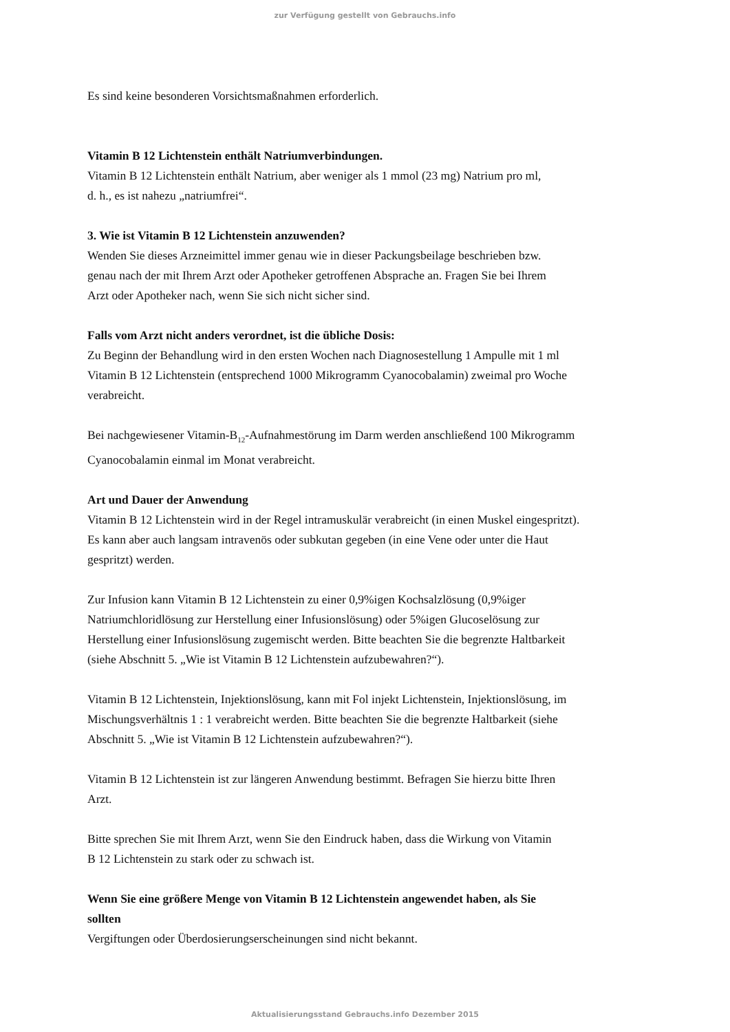zur Verfügung gestellt von Gebrauchs.info
Es sind keine besonderen Vorsichtsmaßnahmen erforderlich.
Vitamin B 12 Lichtenstein enthält Natriumverbindungen.
Vitamin B 12 Lichtenstein enthält Natrium, aber weniger als 1 mmol (23 mg) Natrium pro ml,
d. h., es ist nahezu „natriumfrei“.
3. Wie ist Vitamin B 12 Lichtenstein anzuwenden?
Wenden Sie dieses Arzneimittel immer genau wie in dieser Packungsbeilage beschrieben bzw.
genau nach der mit Ihrem Arzt oder Apotheker getroffenen Absprache an. Fragen Sie bei Ihrem
Arzt oder Apotheker nach, wenn Sie sich nicht sicher sind.
Falls vom Arzt nicht anders verordnet, ist die übliche Dosis:
Zu Beginn der Behandlung wird in den ersten Wochen nach Diagnosestellung 1 Ampulle mit 1 ml
Vitamin B 12 Lichtenstein (entsprechend 1000 Mikrogramm Cyanocobalamin) zweimal pro Woche
verabreicht.
Bei nachgewiesener Vitamin-B<sub>12</sub>-Aufnahmestörung im Darm werden anschließend 100 Mikrogramm
Cyanocobalamin einmal im Monat verabreicht.
Art und Dauer der Anwendung
Vitamin B 12 Lichtenstein wird in der Regel intramuskulär verabreicht (in einen Muskel eingespritzt).
Es kann aber auch langsam intravenös oder subkutan gegeben (in eine Vene oder unter die Haut
gespritzt) werden.
Zur Infusion kann Vitamin B 12 Lichtenstein zu einer 0,9%igen Kochsalzlösung (0,9%iger
Natriumchloridlösung zur Herstellung einer Infusionslösung) oder 5%igen Glucoselösung zur
Herstellung einer Infusionslösung zugemischt werden. Bitte beachten Sie die begrenzte Haltbarkeit
(siehe Abschnitt 5. „Wie ist Vitamin B 12 Lichtenstein aufzubewahren?“).
Vitamin B 12 Lichtenstein, Injektionslösung, kann mit Fol injekt Lichtenstein, Injektionslösung, im
Mischungsverhältnis 1 : 1 verabreicht werden. Bitte beachten Sie die begrenzte Haltbarkeit (siehe
Abschnitt 5. „Wie ist Vitamin B 12 Lichtenstein aufzubewahren?“).
Vitamin B 12 Lichtenstein ist zur längeren Anwendung bestimmt. Befragen Sie hierzu bitte Ihren
Arzt.
Bitte sprechen Sie mit Ihrem Arzt, wenn Sie den Eindruck haben, dass die Wirkung von Vitamin
B 12 Lichtenstein zu stark oder zu schwach ist.
Wenn Sie eine größere Menge von Vitamin B 12 Lichtenstein angewendet haben, als Sie
sollten
Vergiftungen oder Überdosierungserscheinungen sind nicht bekannt.
Aktualisierungsstand Gebrauchs.info Dezember 2015